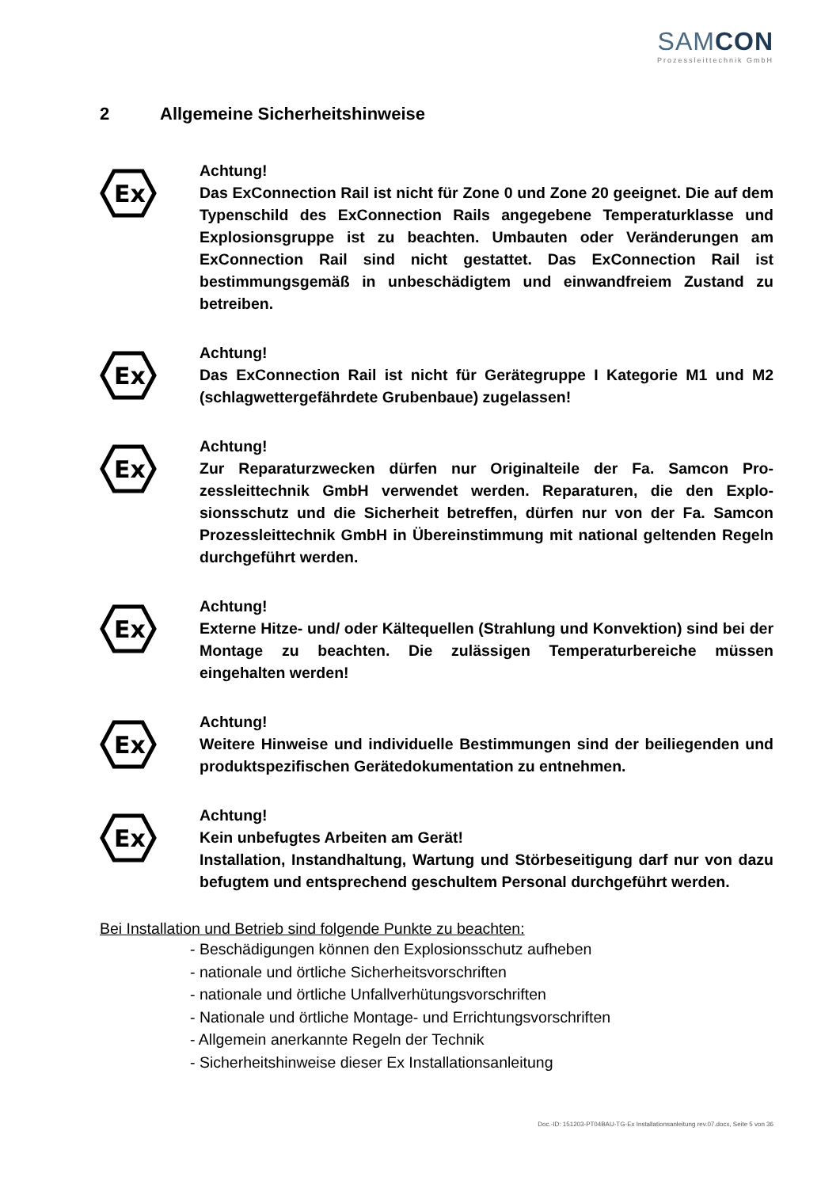SAMCON
Prozessleittechnik GmbH
2 Allgemeine Sicherheitshinweise
Ex
Achtung!
Das ExConnection Rail ist nicht für Zone 0 und Zone 20 geeignet. Die auf dem Typenschild des ExConnection Rails angegebene Temperatur­klasse und Explosionsgruppe ist zu beachten. Umbauten oder Verän­derungen am ExConnection Rail sind nicht gestattet. Das ExConnec­tion Rail ist bestimmungsgemäß in unbeschädigtem und einwand­freiem Zustand zu betreiben.
Ex
Achtung!
Das ExConnection Rail ist nicht für Gerätegruppe I Kategorie M1 und M2 (schlagwettergefährdete Grubenbaue) zugelassen!
Ex
Achtung!
Zur Reparaturzwecken dürfen nur Originalteile der Fa. Samcon Pro­zessleittechnik GmbH verwendet werden. Reparaturen, die den Explo­sionsschutz und die Sicherheit betreffen, dürfen nur von der Fa. Sam­con Prozessleittechnik GmbH in Übereinstimmung mit national gelten­den Regeln durchgeführt werden.
Ex
Achtung!
Externe Hitze- und/ oder Kältequellen (Strahlung und Konvektion) sind bei der Montage zu beachten. Die zulässigen Temperaturbereiche müs­sen eingehalten werden!
Ex
Achtung!
Weitere Hinweise und individuelle Bestimmungen sind der beiliegen­den und produktspezifischen Gerätedokumentation zu entnehmen.
Ex
Achtung!
Kein unbefugtes Arbeiten am Gerät!
Installation, Instandhaltung, Wartung und Störbeseitigung darf nur von dazu befugtem und entsprechend geschultem Personal durchgeführt werden.
Bei Installation und Betrieb sind folgende Punkte zu beachten:
- Beschädigungen können den Explosionsschutz aufheben
- nationale und örtliche Sicherheitsvorschriften
- nationale und örtliche Unfallverhütungsvorschriften
- Nationale und örtliche Montage- und Errichtungsvorschriften
- Allgemein anerkannte Regeln der Technik
- Sicherheitshinweise dieser Ex Installationsanleitung
Doc.-ID: 151203-PT04BAU-TG-Ex Installationsanleitung rev.07.docx, Seite 5 von 36